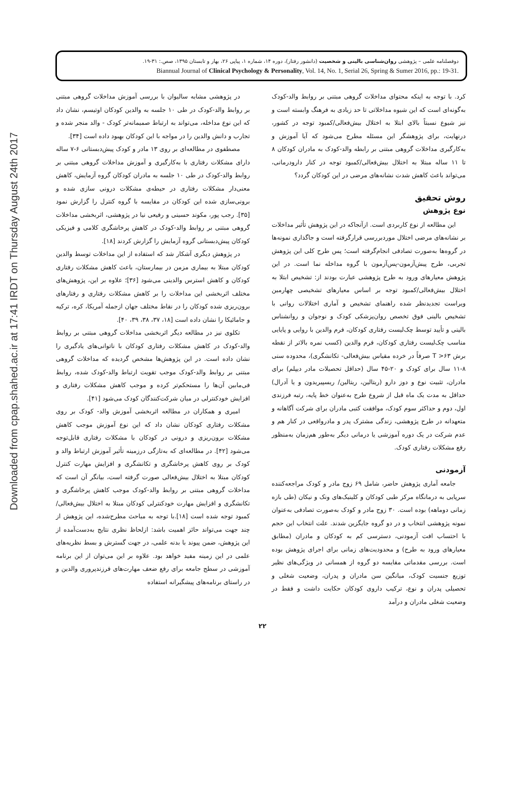Downloaded from cpap.shahed.ac.ir at 17:41 IRDT on Thursday August 24th 2017
دوفصلنامه علمی – پژوهشی روان‌شناسی بالینی و شخصیت (دانشور رفتار)، دوره ۱۴، شماره ۱، پیاپی ۲۶، بهار و تابستان ۱۳۹۵، صص.: ۳۱-۱۹.
Biannual Journal of Clinical Psychology & Personality, Vol. 14, No. 1, Serial 26, Spring & Sumer 2016, pp.: 19-31.
در پژوهشی مشابه سالیوان با بررسی آموزش مداخلات گروهی مبتنی بر روابط والد-کودک در طی ۱۰ جلسه به والدین کودکان اوتیسم، نشان داد که این نوع مداخله، می‌تواند به ارتباط صمیمانه‌تر کودک - والد منجر شده و تجارب و دانش والدین را در مواجه با این کودکان بهبود داده است [۳۴].
مصطفوی در مطالعه‌ای بر روی ۱۳ مادر و کودک پیش‌دبستانی ۶-۷ ساله دارای مشکلات رفتاری با به‌کارگیری و آموزش مداخلات گروهی مبتنی بر روابط والد-کودک در طی ۱۰ جلسه به مادران کودکان گروه آزمایش، کاهش معنی‌دار مشکلات رفتاری در حیطه‌ی مشکلات درونی سازی شده و برونی‌سازی شده این کودکان در مقایسه با گروه کنترل را گزارش نمود [۳۵]. رجب پور، مکوند حسینی و رفیعی نیا در پژوهشی، اثربخشی مداخلات گروهی مبتنی بر روابط والد-کودک در کاهش پرخاشگری کلامی و فیزیکی کودکان پیش‌دبستانی گروه آزمایش را گزارش کردند [۱۸].
در پژوهش دیگری آشکار شد که استفاده از این مداخلات توسط والدین کودکان مبتلا به بیماری مزمن در بیمارستان، باعث کاهش مشکلات رفتاری کودکان و کاهش استرس والدینی می‌شود [۳۶]؛ علاوه بر این، پژوهش‌های مختلف اثربخشی این مداخلات را بر کاهش مشکلات رفتاری و رفتارهای برون‌ریزی شده کودکان را در نقاط مختلف جهان ازجمله آمریکا، کره، ترکیه و جامائیکا را نشان داده است [۱۸، ۳۷، ۳۸، ۳۹، ۴۰].
تکلوی نیز در مطالعه دیگر اثربخشی مداخلات گروهی مبتنی بر روابط والد-کودک در کاهش مشکلات رفتاری کودکان با ناتوانی‌های یادگیری را نشان داده است. در این پژوهش‌ها مشخص گردیده که مداخلات گروهی مبتنی بر روابط والد-کودک موجب تقویت ارتباط والد-کودک شده، روابط فی‌مابین آن‌ها را مستحکم‌تر کرده و موجب کاهش مشکلات رفتاری و افزایش خودکنترلی در میان شرکت‌کنندگان کودک می‌شود [۴۱].
امیری و همکاران در مطالعه اثربخشی آموزش والد- کودک بر روی مشکلات رفتاری کودکان نشان داد که این نوع آموزش موجب کاهش مشکلات برون‌ریزی و درونی در کودکان با مشکلات رفتاری قابل‌توجه می‌شود [۴۲]. در مطالعه‌ای که به‌تازگی درزمینه تأثیر آموزش ارتباط والد و کودک بر روی کاهش پرخاشگری و تکانشگری و افزایش مهارت کنترل کودکان مبتلا به اختلال بیش‌فعالی صورت گرفته است، بیانگر آن است که مداخلات گروهی مبتنی بر روابط والد-کودک موجب کاهش پرخاشگری و تکانشگری و افزایش مهارت خودکنترلی کودکان مبتلا به اختلال بیش‌فعالی/کمبود توجه شده است [۱۸].با توجه به مباحث مطرح‌شده، این پژوهش از چند جهت می‌تواند حائز اهمیت باشد: ازلحاظ نظری نتایج به‌دست‌آمده از این پژوهش، ضمن پیوند با بدنه علمی، در جهت گسترش و بسط نظریه‌های علمی در این زمینه مفید خواهد بود. علاوه بر این می‌توان از این برنامه آموزشی در سطح جامعه برای رفع ضعف مهارت‌های فرزندپروری والدین و در راستای برنامه‌های پیشگیرانه استفاده
کرد. با توجه به اینکه محتوای مداخلات گروهی مبتنی بر روابط والد-کودک به‌گونه‌ای است که این شیوه مداخلاتی تا حد زیادی به فرهنگ وابسته است و نیز شیوع نسبتاً بالای ابتلا به اختلال بیش‌فعالی/کمبود توجه در کشور، درنهایت، برای پژوهشگر این مسئله مطرح می‌شود که آیا آموزش و به‌کارگیری مداخلات گروهی مبتنی بر رابطه والد-کودک به مادران کودکان ۸ تا ۱۱ ساله مبتلا به اختلال بیش‌فعالی/کمبود توجه در کنار دارودرمانی، می‌تواند باعث کاهش شدت نشانه‌های مرضی در این کودکان گردد؟
روش تحقیق
نوع پژوهش
این مطالعه از نوع کاربردی است. ازآنجاکه در این پژوهش تأثیر مداخلات بر نشانه‌های مرضی اختلال موردبررسی قرارگرفته است و جاگذاری نمونه‌ها در گروه‌ها به‌صورت تصادفی انجام‌گرفته است؛ پس طرح کلی این پژوهش تجربی، طرح پیش‌آزمون-پس‌آزمون با گروه مداخله نما است. در این پژوهش معیارهای ورود به طرح پژوهشی عبارت بودند از: تشخیص ابتلا به اختلال بیش‌فعالی/کمبود توجه بر اساس معیارهای تشخیصی چهارمین ویراست تجدیدنظر شده راهنمای تشخیص و آماری اختلالات روانی با تشخیص بالینی فوق تخصص روان‌پزشکی کودک و نوجوان و روانشناس بالینی و تأیید توسط چک‌لیست رفتاری کودکان، فرم والدین با روایی و پایایی مناسب چک‌لیست رفتاری کودکان، فرم والدین (کسب نمره بالاتر از نقطه برش T >۶۳ صرفاً در خرده مقیاس بیش‌فعالی- تکانشگری)، محدوده سنی ۸-۱۱ سال برای کودک و ۲۰-۴۵ سال (حداقل تحصیلات مادر دیپلم) برای مادران، تثبیت نوع و دوز دارو (ریتالین، ریتالین/ ریسپیریدون و یا آدرال) حداقل به مدت یک ماه قبل از شروع طرح به‌عنوان خط پایه، رتبه فرزندی اول، دوم و حداکثر سوم کودک، موافقت کتبی مادران برای شرکت آگاهانه و متعهدانه در طرح پژوهشی، زندگی مشترک پدر و مادرواقعی در کنار هم و عدم شرکت در یک دوره آموزشی یا درمانی دیگر به‌طور هم‌زمان به‌منظور رفع مشکلات رفتاری کودک.
آزمودنی
جامعه آماری پژوهش حاضر، شامل ۶۹ زوج مادر و کودک مراجعه‌کننده سرپایی به درمانگاه مرکز طبی کودکان و کلینیک‌های ونک و نیکان (طی بازه زمانی دوماهه) بوده است. ۳۰ زوج مادر و کودک به‌صورت تصادفی به‌عنوان نمونه پژوهشی انتخاب و در دو گروه جایگزین شدند. علت انتخاب این حجم با احتساب افت آزمودنی، دسترسی کم به کودکان و مادران (مطابق معیارهای ورود به طرح) و محدودیت‌های زمانی برای اجرای پژوهش بوده است. بررسی مقدماتی مقایسه دو گروه از همسانی در ویژگی‌های نظیر توزیع جنسیت کودک، میانگین سن مادران و پدران، وضعیت شغلی و تحصیلی پدران و نوع، ترکیب داروی کودکان حکایت داشت و فقط در وضعیت شغلی مادران و درآمد
۲۲